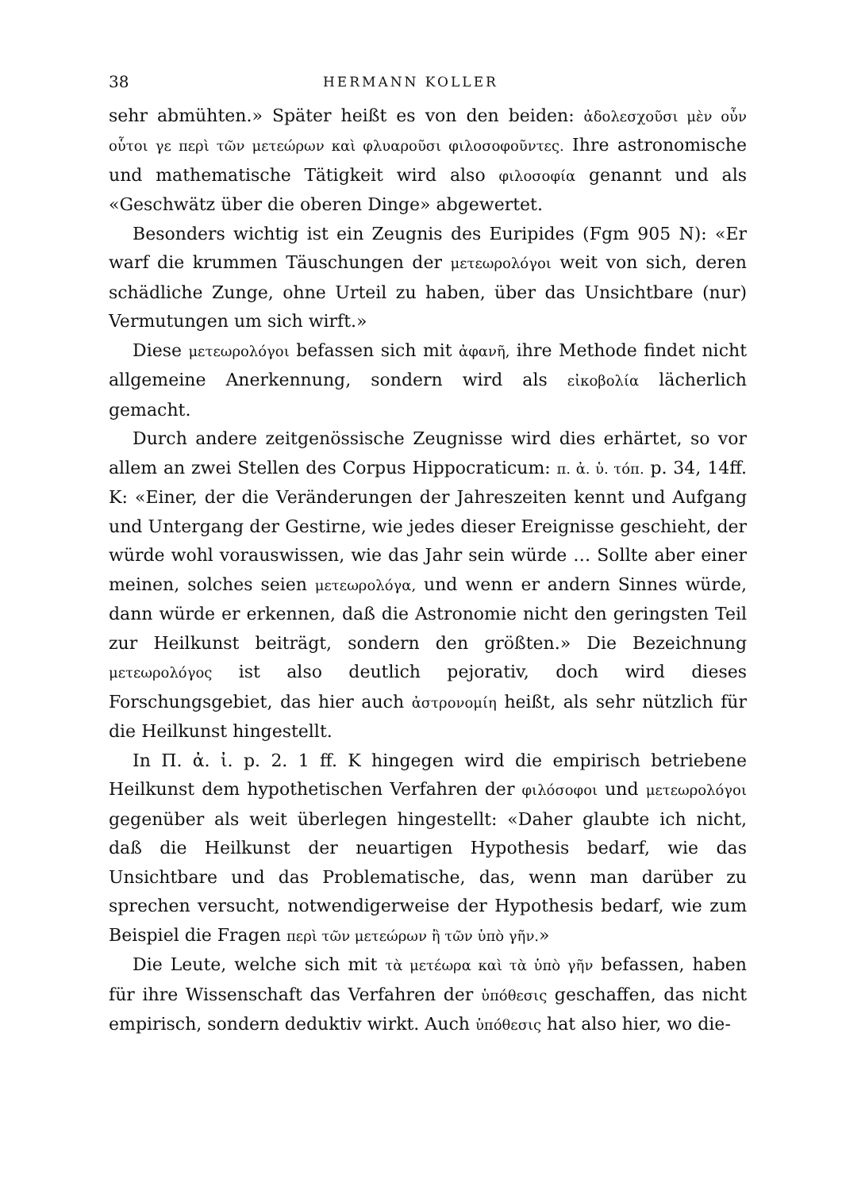38 HERMANN KOLLER
sehr abmühten.» Später heißt es von den beiden: ἀδολεσχοῦσι μὲν οὖν οὗτοι γε περὶ τῶν μετεώρων καὶ φλυαροῦσι φιλοσοφοῦντες. Ihre astronomische und mathematische Tätigkeit wird also φιλοσοφία genannt und als «Geschwätz über die oberen Dinge» abgewertet.
Besonders wichtig ist ein Zeugnis des Euripides (Fgm 905 N): «Er warf die krummen Täuschungen der μετεωρολόγοι weit von sich, deren schädliche Zunge, ohne Urteil zu haben, über das Unsichtbare (nur) Vermutungen um sich wirft.»
Diese μετεωρολόγοι befassen sich mit ἀφανῆ, ihre Methode findet nicht allgemeine Anerkennung, sondern wird als εἰκοβολία lächerlich gemacht.
Durch andere zeitgenössische Zeugnisse wird dies erhärtet, so vor allem an zwei Stellen des Corpus Hippocraticum: π. ἀ. ὑ. τόπ. p. 34, 14ff. K: «Einer, der die Veränderungen der Jahreszeiten kennt und Aufgang und Untergang der Gestirne, wie jedes dieser Ereignisse geschieht, der würde wohl vorauswissen, wie das Jahr sein würde … Sollte aber einer meinen, solches seien μετεωρολόγα, und wenn er andern Sinnes würde, dann würde er erkennen, daß die Astronomie nicht den geringsten Teil zur Heilkunst beiträgt, sondern den größten.» Die Bezeichnung μετεωρολόγος ist also deutlich pejorativ, doch wird dieses Forschungsgebiet, das hier auch ἀστρονομίη heißt, als sehr nützlich für die Heilkunst hingestellt.
In Π. ἀ. ἰ. p. 2. 1 ff. K hingegen wird die empirisch betriebene Heilkunst dem hypothetischen Verfahren der φιλόσοφοι und μετεωρολόγοι gegenüber als weit überlegen hingestellt: «Daher glaubte ich nicht, daß die Heilkunst der neuartigen Hypothesis bedarf, wie das Unsichtbare und das Problematische, das, wenn man darüber zu sprechen versucht, notwendigerweise der Hypothesis bedarf, wie zum Beispiel die Fragen περὶ τῶν μετεώρων ἢ τῶν ὑπὸ γῆν.»
Die Leute, welche sich mit τὰ μετέωρα καὶ τὰ ὑπὸ γῆν befassen, haben für ihre Wissenschaft das Verfahren der ὑπόθεσις geschaffen, das nicht empirisch, sondern deduktiv wirkt. Auch ὑπόθεσις hat also hier, wo die-